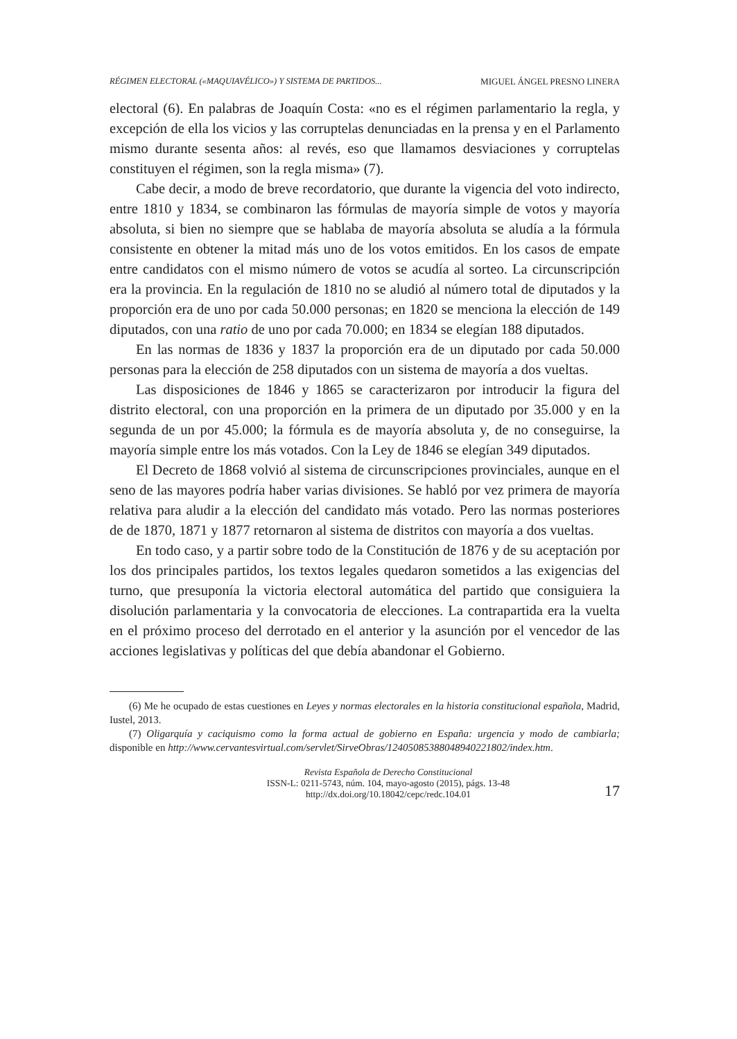RÉGIMEN ELECTORAL («MAQUIAVÉLICO») Y SISTEMA DE PARTIDOS... MIGUEL ÁNGEL PRESNO LINERA
electoral (6). En palabras de Joaquín Costa: «no es el régimen parlamentario la regla, y excepción de ella los vicios y las corruptelas denunciadas en la prensa y en el Parlamento mismo durante sesenta años: al revés, eso que llamamos desviaciones y corruptelas constituyen el régimen, son la regla misma» (7).
Cabe decir, a modo de breve recordatorio, que durante la vigencia del voto indirecto, entre 1810 y 1834, se combinaron las fórmulas de mayoría simple de votos y mayoría absoluta, si bien no siempre que se hablaba de mayoría absoluta se aludía a la fórmula consistente en obtener la mitad más uno de los votos emitidos. En los casos de empate entre candidatos con el mismo número de votos se acudía al sorteo. La circunscripción era la provincia. En la regulación de 1810 no se aludió al número total de diputados y la proporción era de uno por cada 50.000 personas; en 1820 se menciona la elección de 149 diputados, con una ratio de uno por cada 70.000; en 1834 se elegían 188 diputados.
En las normas de 1836 y 1837 la proporción era de un diputado por cada 50.000 personas para la elección de 258 diputados con un sistema de mayoría a dos vueltas.
Las disposiciones de 1846 y 1865 se caracterizaron por introducir la figura del distrito electoral, con una proporción en la primera de un diputado por 35.000 y en la segunda de un por 45.000; la fórmula es de mayoría absoluta y, de no conseguirse, la mayoría simple entre los más votados. Con la Ley de 1846 se elegían 349 diputados.
El Decreto de 1868 volvió al sistema de circunscripciones provinciales, aunque en el seno de las mayores podría haber varias divisiones. Se habló por vez primera de mayoría relativa para aludir a la elección del candidato más votado. Pero las normas posteriores de de 1870, 1871 y 1877 retornaron al sistema de distritos con mayoría a dos vueltas.
En todo caso, y a partir sobre todo de la Constitución de 1876 y de su aceptación por los dos principales partidos, los textos legales quedaron sometidos a las exigencias del turno, que presuponía la victoria electoral automática del partido que consiguiera la disolución parlamentaria y la convocatoria de elecciones. La contrapartida era la vuelta en el próximo proceso del derrotado en el anterior y la asunción por el vencedor de las acciones legislativas y políticas del que debía abandonar el Gobierno.
(6) Me he ocupado de estas cuestiones en Leyes y normas electorales en la historia constitucional española, Madrid, Iustel, 2013.
(7) Oligarquía y caciquismo como la forma actual de gobierno en España: urgencia y modo de cambiarla; disponible en http://www.cervantesvirtual.com/servlet/SirveObras/12405085388048940221802/index.htm.
Revista Española de Derecho Constitucional
ISSN-L: 0211-5743, núm. 104, mayo-agosto (2015), págs. 13-48
http://dx.doi.org/10.18042/cepc/redc.104.01
17